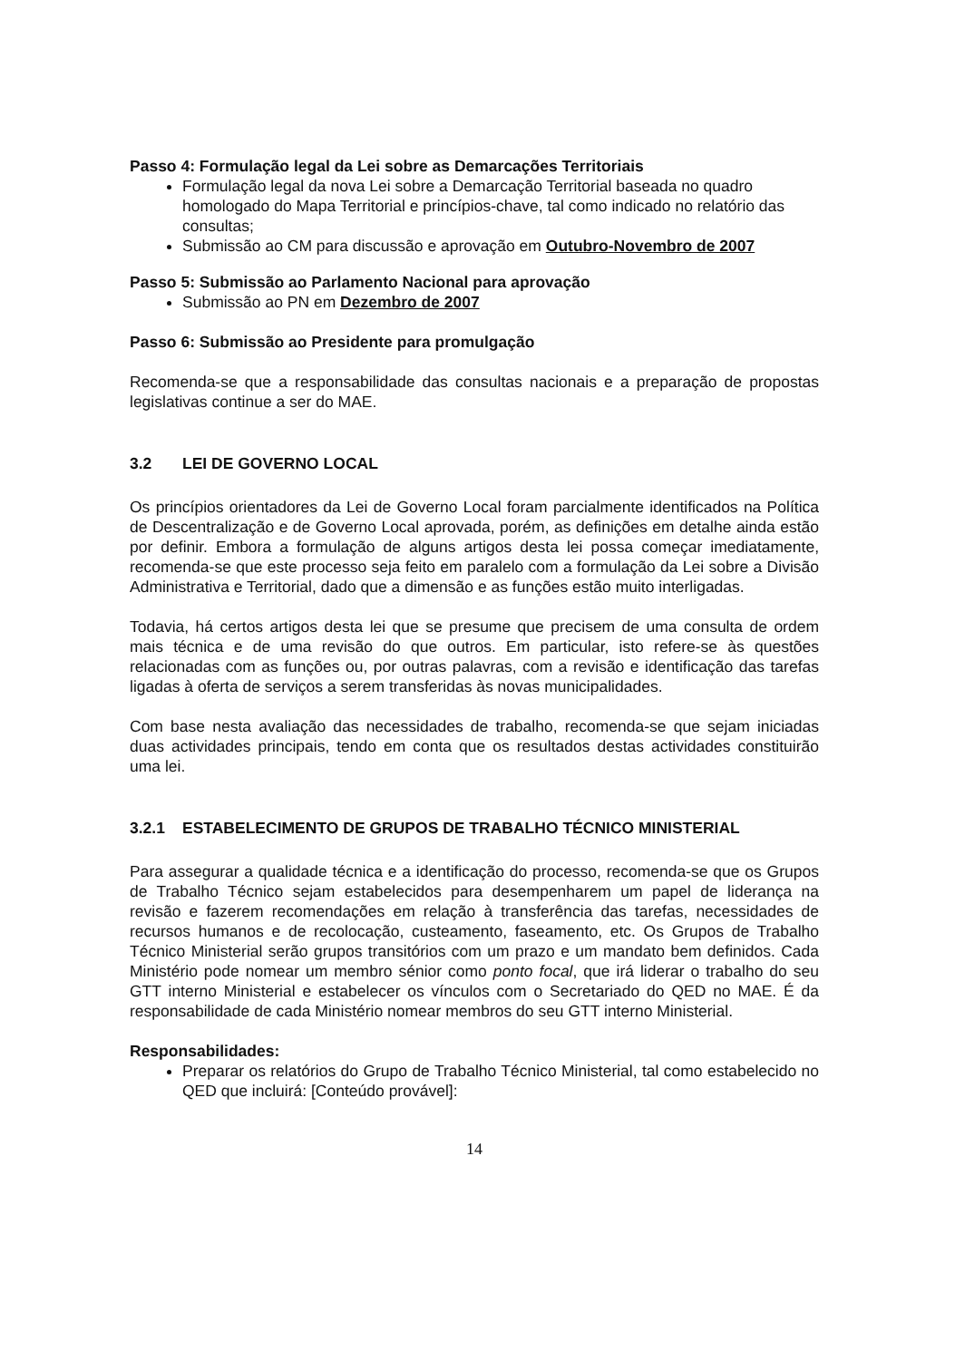Passo 4: Formulação legal da Lei sobre as Demarcações Territoriais
Formulação legal da nova Lei sobre a Demarcação Territorial baseada no quadro homologado do Mapa Territorial e princípios-chave, tal como indicado no relatório das consultas;
Submissão ao CM para discussão e aprovação em Outubro-Novembro de 2007
Passo 5: Submissão ao Parlamento Nacional para aprovação
Submissão ao PN em Dezembro de 2007
Passo 6: Submissão ao Presidente para promulgação
Recomenda-se que a responsabilidade das consultas nacionais e a preparação de propostas legislativas continue a ser do MAE.
3.2 LEI DE GOVERNO LOCAL
Os princípios orientadores da Lei de Governo Local foram parcialmente identificados na Política de Descentralização e de Governo Local aprovada, porém, as definições em detalhe ainda estão por definir. Embora a formulação de alguns artigos desta lei possa começar imediatamente, recomenda-se que este processo seja feito em paralelo com a formulação da Lei sobre a Divisão Administrativa e Territorial, dado que a dimensão e as funções estão muito interligadas.
Todavia, há certos artigos desta lei que se presume que precisem de uma consulta de ordem mais técnica e de uma revisão do que outros. Em particular, isto refere-se às questões relacionadas com as funções ou, por outras palavras, com a revisão e identificação das tarefas ligadas à oferta de serviços a serem transferidas às novas municipalidades.
Com base nesta avaliação das necessidades de trabalho, recomenda-se que sejam iniciadas duas actividades principais, tendo em conta que os resultados destas actividades constituirão uma lei.
3.2.1 ESTABELECIMENTO DE GRUPOS DE TRABALHO TÉCNICO MINISTERIAL
Para assegurar a qualidade técnica e a identificação do processo, recomenda-se que os Grupos de Trabalho Técnico sejam estabelecidos para desempenharem um papel de liderança na revisão e fazerem recomendações em relação à transferência das tarefas, necessidades de recursos humanos e de recolocação, custeamento, faseamento, etc. Os Grupos de Trabalho Técnico Ministerial serão grupos transitórios com um prazo e um mandato bem definidos. Cada Ministério pode nomear um membro sénior como ponto focal, que irá liderar o trabalho do seu GTT interno Ministerial e estabelecer os vínculos com o Secretariado do QED no MAE. É da responsabilidade de cada Ministério nomear membros do seu GTT interno Ministerial.
Responsabilidades:
Preparar os relatórios do Grupo de Trabalho Técnico Ministerial, tal como estabelecido no QED que incluirá: [Conteúdo provável]:
14